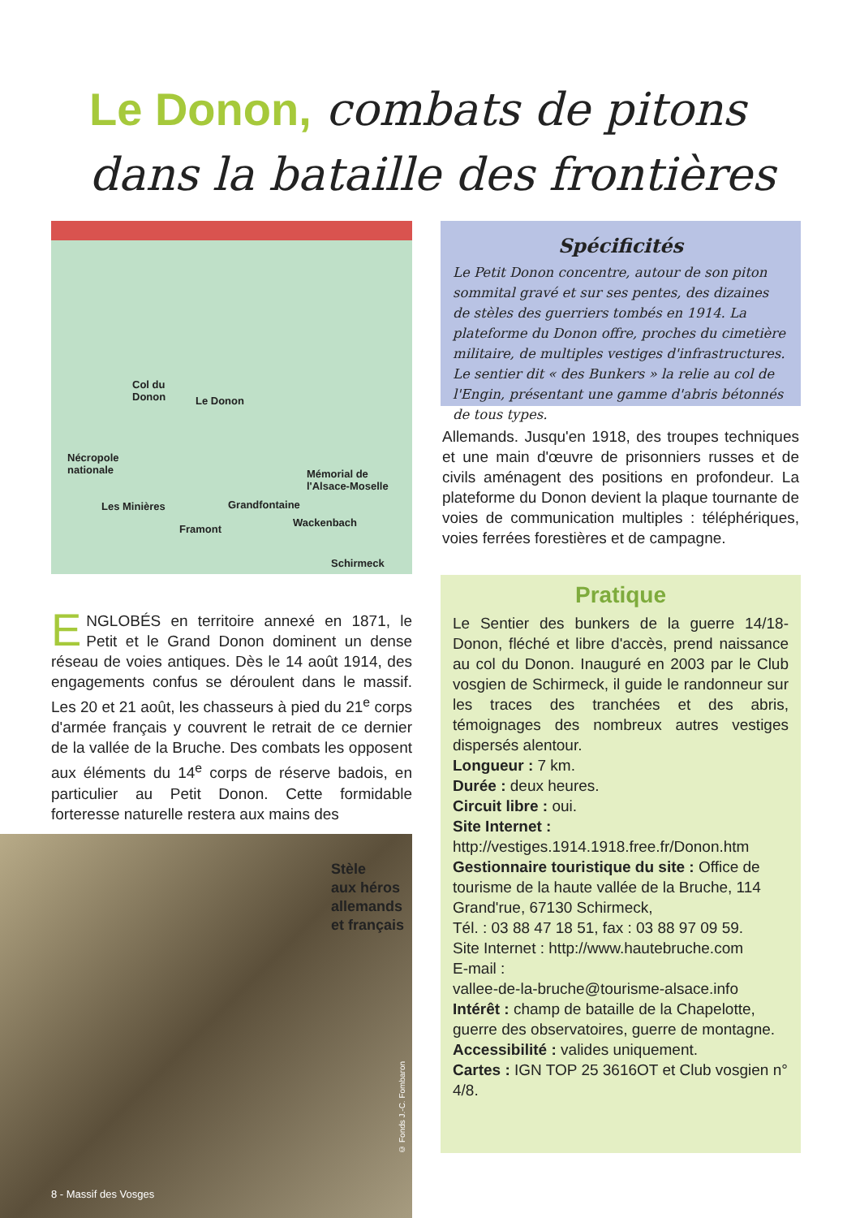Le Donon, combats de pitons dans la bataille des frontières
Col du
Donon Le Donon
Nécropole
nationale Mémorial de
l'Alsace-Moselle
Les Minières Grandfontaine
Framont
Wackenbach
Schirmeck
ENGLOBÉS en territoire annexé en 1871, le Petit et le Grand Donon dominent un dense réseau de voies antiques. Dès le 14 août 1914, des engagements confus se déroulent dans le massif. Les 20 et 21 août, les chasseurs à pied du 21<sup>e</sup> corps d'armée français y couvrent le retrait de ce dernier de la vallée de la Bruche. Des combats les opposent aux éléments du 14<sup>e</sup> corps de réserve badois, en particulier au Petit Donon. Cette formidable forteresse naturelle restera aux mains des
Stèle
aux héros
allemands
et français
© Fonds J.-C. Fombaron
8 - Massif des Vosges
Spécificités
Le Petit Donon concentre, autour de son piton sommital gravé et sur ses pentes, des dizaines de stèles des guerriers tombés en 1914. La plateforme du Donon offre, proches du cimetière militaire, de multiples vestiges d'infrastructures. Le sentier dit « des Bunkers » la relie au col de l'Engin, présentant une gamme d'abris bétonnés de tous types.
Allemands. Jusqu'en 1918, des troupes techniques et une main d'œuvre de prisonniers russes et de civils aménagent des positions en profondeur. La plateforme du Donon devient la plaque tournante de voies de communication multiples : téléphériques, voies ferrées forestières et de campagne.
Pratique
Le Sentier des bunkers de la guerre 14/18-Donon, fléché et libre d'accès, prend naissance au col du Donon. Inauguré en 2003 par le Club vosgien de Schirmeck, il guide le randonneur sur les traces des tranchées et des abris, témoignages des nombreux autres vestiges dispersés alentour.
Longueur : 7 km.
Durée : deux heures.
Circuit libre : oui.
Site Internet :
http://vestiges.1914.1918.free.fr/Donon.htm
Gestionnaire touristique du site : Office de tourisme de la haute vallée de la Bruche, 114 Grand'rue, 67130 Schirmeck,
Tél. : 03 88 47 18 51, fax : 03 88 97 09 59.
Site Internet : http://www.hautebruche.com
E-mail :
vallee-de-la-bruche@tourisme-alsace.info
Intérêt : champ de bataille de la Chapelotte, guerre des observatoires, guerre de montagne.
Accessibilité : valides uniquement.
Cartes : IGN TOP 25 3616OT et Club vosgien n° 4/8.